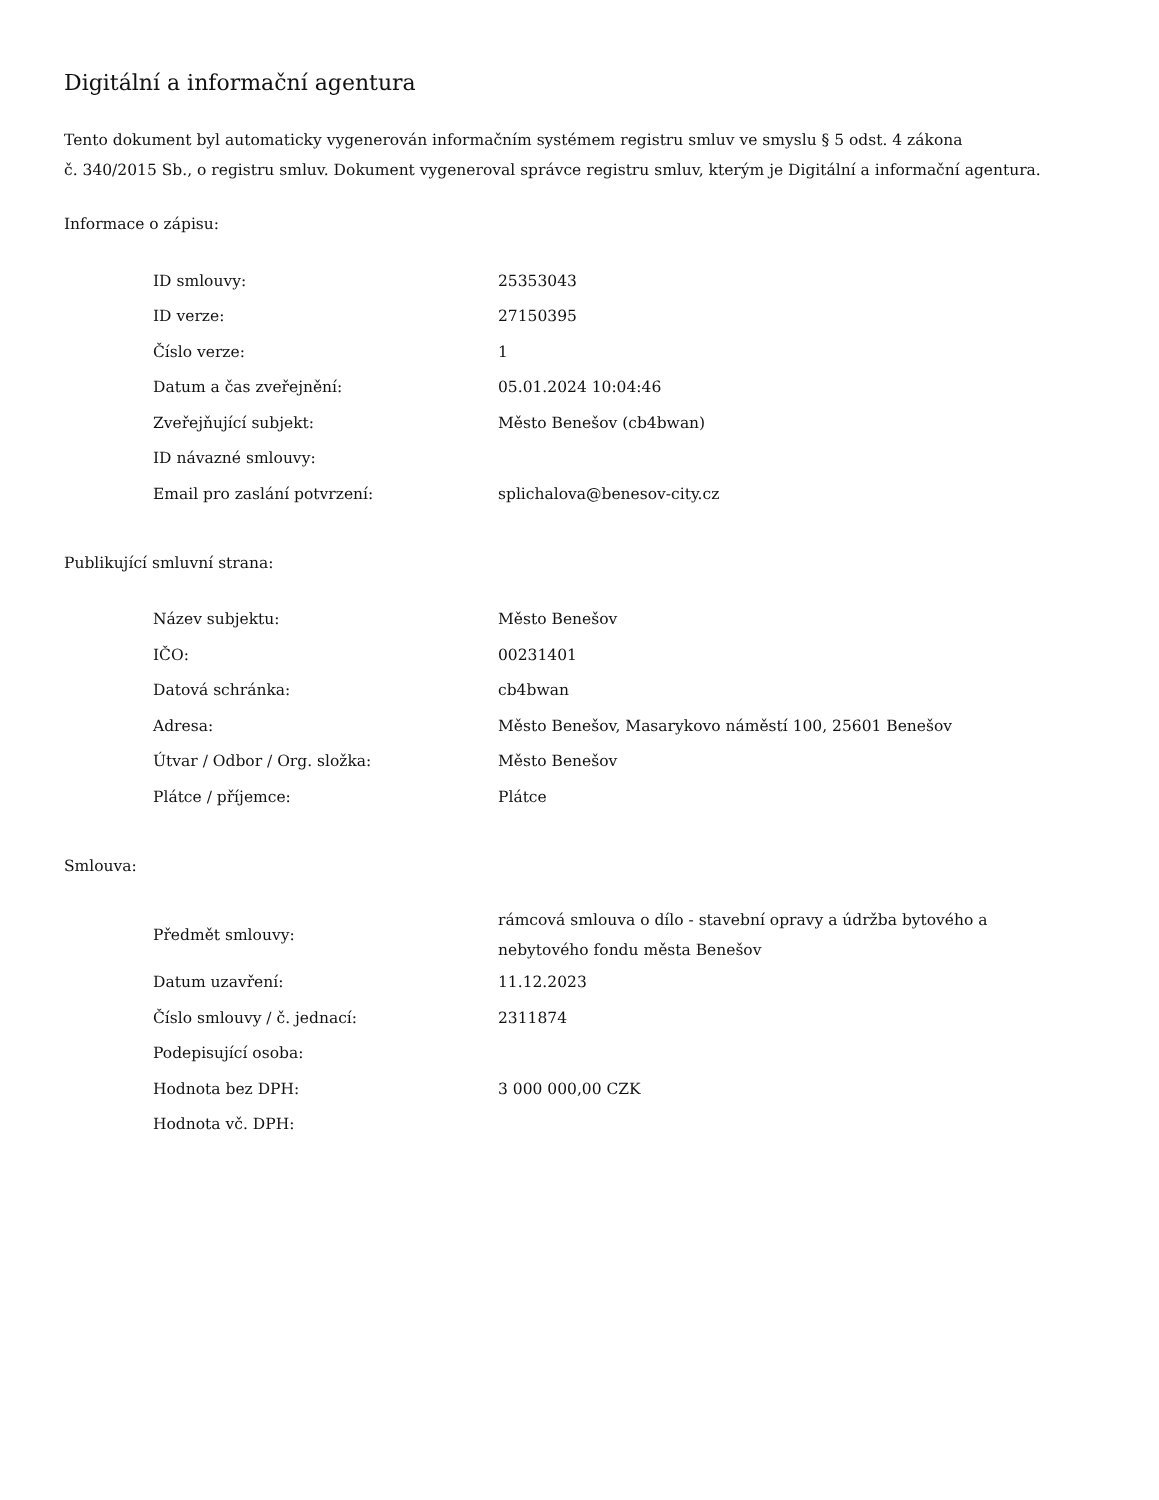Digitální a informační agentura
Tento dokument byl automaticky vygenerován informačním systémem registru smluv ve smyslu § 5 odst. 4 zákona
č. 340/2015 Sb., o registru smluv. Dokument vygeneroval správce registru smluv, kterým je Digitální a informační agentura.
Informace o zápisu:
| ID smlouvy: | 25353043 |
| ID verze: | 27150395 |
| Číslo verze: | 1 |
| Datum a čas zveřejnění: | 05.01.2024 10:04:46 |
| Zveřejňující subjekt: | Město Benešov (cb4bwan) |
| ID návazné smlouvy: | |
| Email pro zaslání potvrzení: | splichalova@benesov-city.cz |
Publikující smluvní strana:
| Název subjektu: | Město Benešov |
| IČO: | 00231401 |
| Datová schránka: | cb4bwan |
| Adresa: | Město Benešov, Masarykovo náměstí 100, 25601 Benešov |
| Útvar / Odbor / Org. složka: | Město Benešov |
| Plátce / příjemce: | Plátce |
Smlouva:
| Předmět smlouvy: | rámcová smlouva o dílo - stavební opravy a údržba bytového a nebytového fondu města Benešov |
| Datum uzavření: | 11.12.2023 |
| Číslo smlouvy / č. jednací: | 2311874 |
| Podepisující osoba: | |
| Hodnota bez DPH: | 3 000 000,00 CZK |
| Hodnota vč. DPH: | |